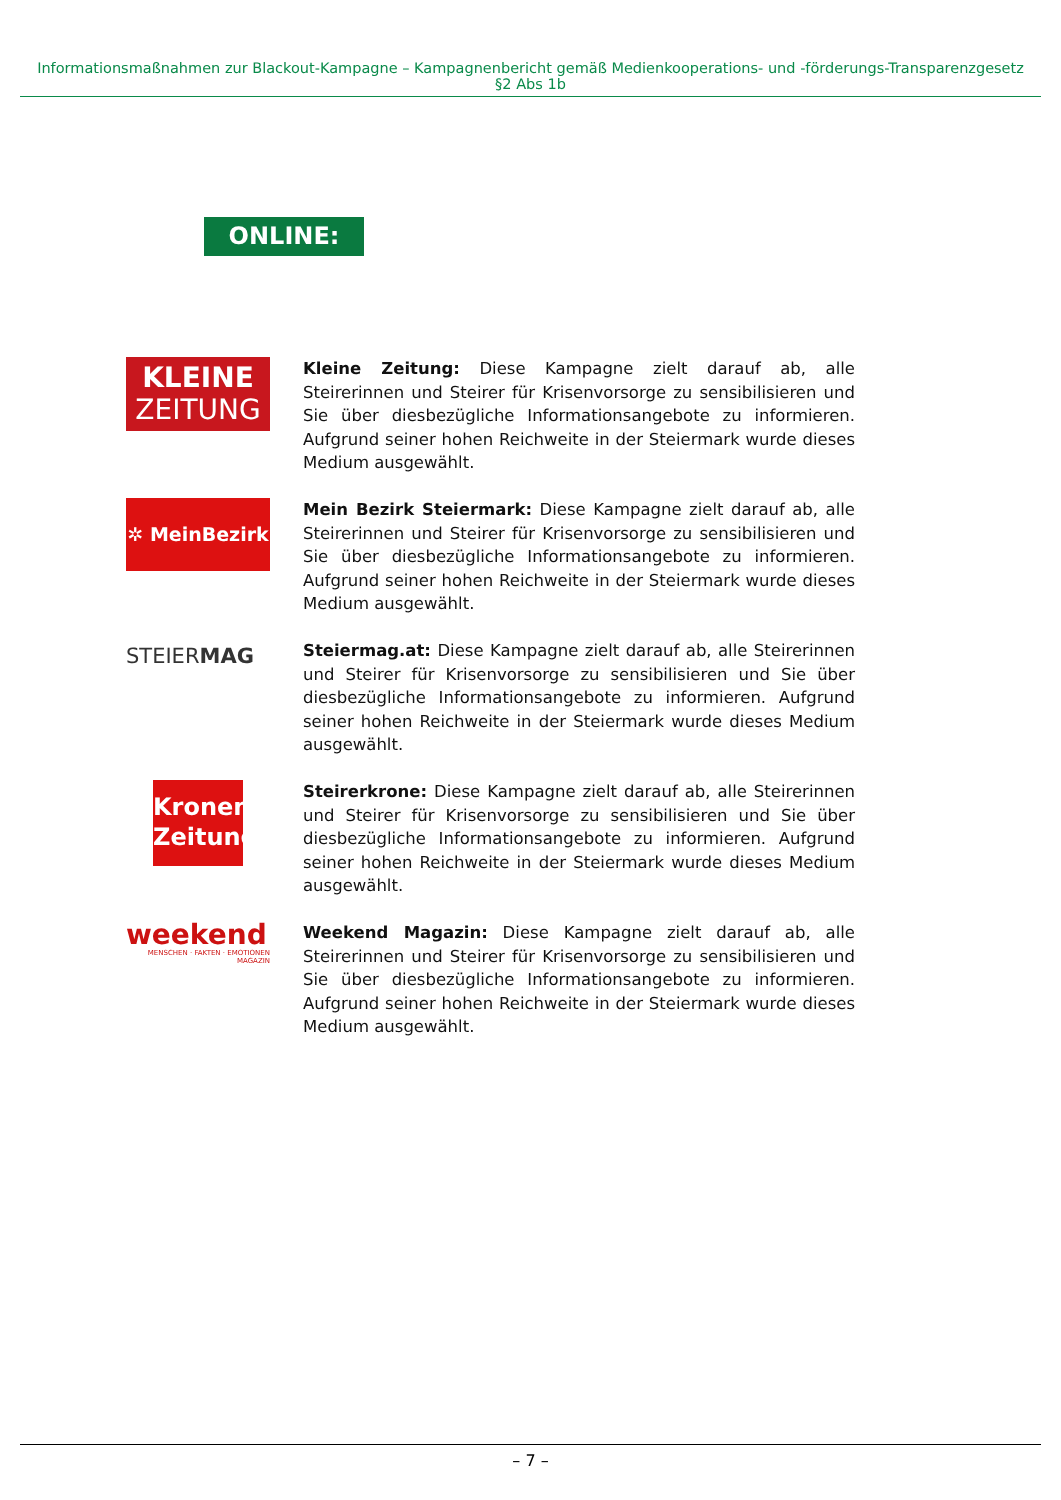Informationsmaßnahmen zur Blackout-Kampagne – Kampagnenbericht gemäß Medienkooperations- und -förderungs-Transparenzgesetz §2 Abs 1b
ONLINE:
KLEINE
ZEITUNG
Kleine Zeitung: Diese Kampagne zielt darauf ab, alle Steirerinnen und Steirer für Krisenvorsorge zu sensibilisieren und Sie über diesbezügliche Informationsangebote zu informieren. Aufgrund seiner hohen Reichweite in der Steiermark wurde dieses Medium ausgewählt.
✲ MeinBezirk
Mein Bezirk Steiermark: Diese Kampagne zielt darauf ab, alle Steirerinnen und Steirer für Krisenvorsorge zu sensibilisieren und Sie über diesbezügliche Informationsangebote zu informieren. Aufgrund seiner hohen Reichweite in der Steiermark wurde dieses Medium ausgewählt.
STEIERMAG
Steiermag.at: Diese Kampagne zielt darauf ab, alle Steirerinnen und Steirer für Krisenvorsorge zu sensibilisieren und Sie über diesbezügliche Informationsangebote zu informieren. Aufgrund seiner hohen Reichweite in der Steiermark wurde dieses Medium ausgewählt.
Kronen
Zeitung
Steirerkrone: Diese Kampagne zielt darauf ab, alle Steirerinnen und Steirer für Krisenvorsorge zu sensibilisieren und Sie über diesbezügliche Informationsangebote zu informieren. Aufgrund seiner hohen Reichweite in der Steiermark wurde dieses Medium ausgewählt.
weekend
MENSCHEN · FAKTEN · EMOTIONEN MAGAZIN
Weekend Magazin: Diese Kampagne zielt darauf ab, alle Steirerinnen und Steirer für Krisenvorsorge zu sensibilisieren und Sie über diesbezügliche Informationsangebote zu informieren. Aufgrund seiner hohen Reichweite in der Steiermark wurde dieses Medium ausgewählt.
– 7 –